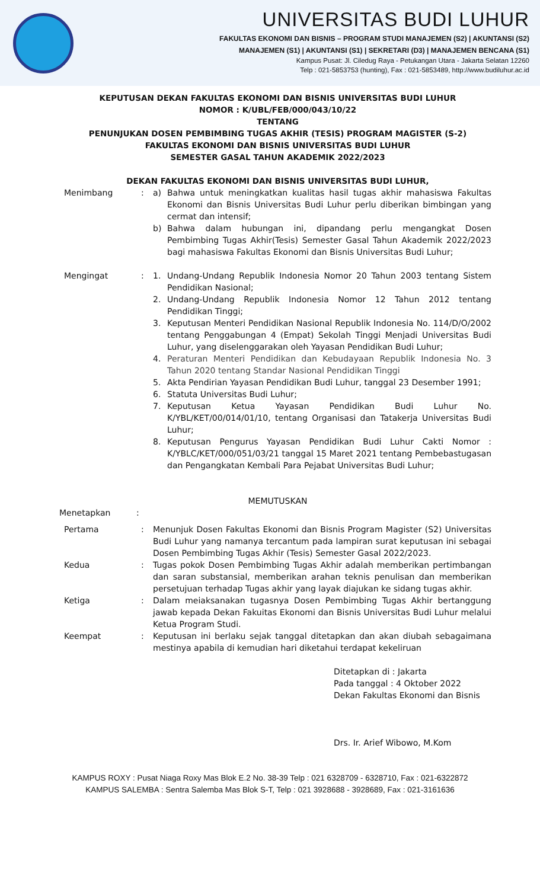UNIVERSITAS BUDI LUHUR
FAKULTAS EKONOMI DAN BISNIS – PROGRAM STUDI MANAJEMEN (S2) | AKUNTANSI (S2)
MANAJEMEN (S1) | AKUNTANSI (S1) | SEKRETARI (D3) | MANAJEMEN BENCANA (S1)
Kampus Pusat: Jl. Ciledug Raya - Petukangan Utara - Jakarta Selatan 12260
Telp : 021-5853753 (hunting), Fax : 021-5853489, http://www.budiluhur.ac.id
KEPUTUSAN DEKAN FAKULTAS EKONOMI DAN BISNIS UNIVERSITAS BUDI LUHUR
NOMOR : K/UBL/FEB/000/043/10/22
TENTANG
PENUNJUKAN DOSEN PEMBIMBING TUGAS AKHIR (TESIS) PROGRAM MAGISTER (S-2)
FAKULTAS EKONOMI DAN BISNIS UNIVERSITAS BUDI LUHUR
SEMESTER GASAL TAHUN AKADEMIK 2022/2023
DEKAN FAKULTAS EKONOMI DAN BISNIS UNIVERSITAS BUDI LUHUR,
Menimbang : a) Bahwa untuk meningkatkan kualitas hasil tugas akhir mahasiswa Fakultas Ekonomi dan Bisnis Universitas Budi Luhur perlu diberikan bimbingan yang cermat dan intensif;
b) Bahwa dalam hubungan ini, dipandang perlu mengangkat Dosen Pembimbing Tugas Akhir(Tesis) Semester Gasal Tahun Akademik 2022/2023 bagi mahasiswa Fakultas Ekonomi dan Bisnis Universitas Budi Luhur;
Mengingat : 1. Undang-Undang Republik Indonesia Nomor 20 Tahun 2003 tentang Sistem Pendidikan Nasional;
2. Undang-Undang Republik Indonesia Nomor 12 Tahun 2012 tentang Pendidikan Tinggi;
3. Keputusan Menteri Pendidikan Nasional Republik Indonesia No. 114/D/O/2002 tentang Penggabungan 4 (Empat) Sekolah Tinggi Menjadi Universitas Budi Luhur, yang diselenggarakan oleh Yayasan Pendidikan Budi Luhur;
4. Peraturan Menteri Pendidikan dan Kebudayaan Republik Indonesia No. 3 Tahun 2020 tentang Standar Nasional Pendidikan Tinggi
5. Akta Pendirian Yayasan Pendidikan Budi Luhur, tanggal 23 Desember 1991;
6. Statuta Universitas Budi Luhur;
7. Keputusan Ketua Yayasan Pendidikan Budi Luhur No. K/YBL/KET/00/014/01/10, tentang Organisasi dan Tatakerja Universitas Budi Luhur;
8. Keputusan Pengurus Yayasan Pendidikan Budi Luhur Cakti Nomor : K/YBLC/KET/000/051/03/21 tanggal 15 Maret 2021 tentang Pembebastugasan dan Pengangkatan Kembali Para Pejabat Universitas Budi Luhur;
MEMUTUSKAN
Menetapkan :
Pertama : Menunjuk Dosen Fakultas Ekonomi dan Bisnis Program Magister (S2) Universitas Budi Luhur yang namanya tercantum pada lampiran surat keputusan ini sebagai Dosen Pembimbing Tugas Akhir (Tesis) Semester Gasal 2022/2023.
Kedua : Tugas pokok Dosen Pembimbing Tugas Akhir adalah memberikan pertimbangan dan saran substansial, memberikan arahan teknis penulisan dan memberikan persetujuan terhadap Tugas akhir yang layak diajukan ke sidang tugas akhir.
Ketiga : Dalam meiaksanakan tugasnya Dosen Pembimbing Tugas Akhir bertanggung jawab kepada Dekan Fakuitas Ekonomi dan Bisnis Universitas Budi Luhur melalui Ketua Program Studi.
Keempat : Keputusan ini berlaku sejak tanggal ditetapkan dan akan diubah sebagaimana mestinya apabila di kemudian hari diketahui terdapat kekeliruan
Ditetapkan di : Jakarta
Pada tanggal : 4 Oktober 2022
Dekan Fakultas Ekonomi dan Bisnis
Drs. Ir. Arief Wibowo, M.Kom
KAMPUS ROXY : Pusat Niaga Roxy Mas Blok E.2 No. 38-39 Telp : 021 6328709 - 6328710, Fax : 021-6322872
KAMPUS SALEMBA : Sentra Salemba Mas Blok S-T, Telp : 021 3928688 - 3928689, Fax : 021-3161636